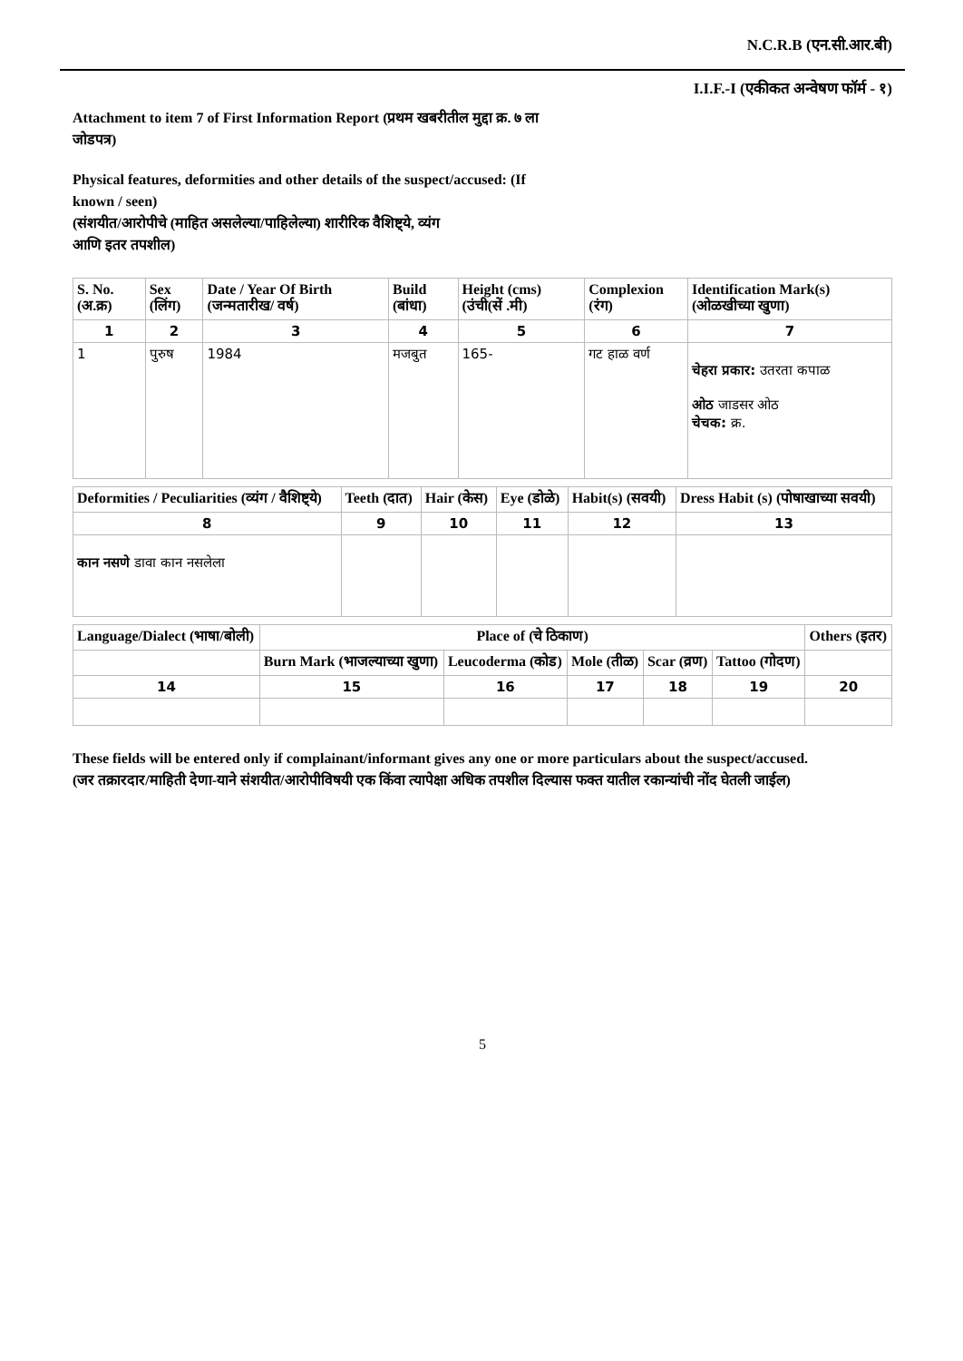N.C.R.B (एन.सी.आर.बी)
I.I.F.-I (एकीकत अन्वेषण फॉर्म - १)
Attachment to item 7 of First Information Report (प्रथम खबरीतील मुद्दा क्र. ७ ला
जोडपत्र)
Physical features, deformities and other details of the suspect/accused: (If
known / seen)
(संशयीत/आरोपीचे (माहित असलेल्या/पाहिलेल्या) शारीरिक वैशिष्ट्ये, व्यंग
आणि इतर तपशील)
| S. No. (अ.क्र) | Sex (लिंग) | Date / Year Of Birth (जन्मतारीख/ वर्ष) | Build (बांधा) | Height (cms) (उंची(सें .मी) | Complexion (रंग) | Identification Mark(s) (ओळखीच्या खुणा) |
| --- | --- | --- | --- | --- | --- | --- |
| 1 | 2 | 3 | 4 | 5 | 6 | 7 |
| 1 | पुरुष | 1984 | मजबुत | 165- | गट हाळ वर्ण | चेहरा प्रकार: उतरता कपाळ ओठ जाडसर ओठ चेचक: क्र. |
| Deformities / Peculiarities (व्यंग / वैशिष्ट्ये) | Teeth (दात) | Hair (केस) | Eye (डोळे) | Habit(s) (सवयी) | Dress Habit (s) (पोषाखाच्या सवयी) |
| --- | --- | --- | --- | --- | --- |
| 8 | 9 | 10 | 11 | 12 | 13 |
| कान नसणे डावा कान नसलेला | | | | | |
| Language/Dialect (भाषा/बोली) | Place of (चे ठिकाण) | | | | | Others (इतर) |
| --- | --- | --- | --- | --- | --- | --- |
| | Burn Mark (भाजल्याच्या खुणा) | Leucoderma (कोड) | Mole (तीळ) | Scar (व्रण) | Tattoo (गोदण) | |
| 14 | 15 | 16 | 17 | 18 | 19 | 20 |
These fields will be entered only if complainant/informant gives any one or more particulars about the suspect/accused.
(जर तक्रारदार/माहिती देणा-याने संशयीत/आरोपीविषयी एक किंवा त्यापेक्षा अधिक तपशील दिल्यास फक्त यातील रकान्यांची नोंद घेतली जाईल)
5